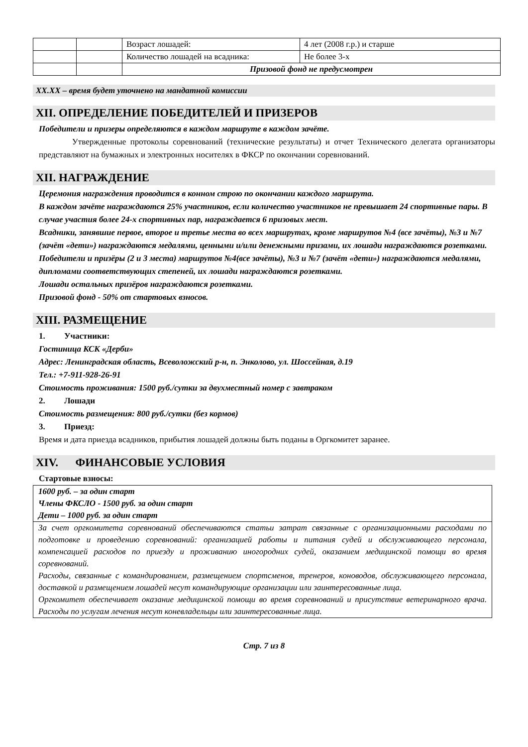| | | Возраст лошадей: | 4 лет (2008 г.р.) и старше |
| | | Количество лошадей на всадника: | Не более 3-х |
| | | Призовой фонд не предусмотрен | |
XX.XX – время будет уточнено на мандатной комиссии
XII. ОПРЕДЕЛЕНИЕ ПОБЕДИТЕЛЕЙ И ПРИЗЕРОВ
Победители и призеры определяются в каждом маршруте в каждом зачёте.
Утвержденные протоколы соревнований (технические результаты) и отчет Технического делегата организаторы представляют на бумажных и электронных носителях в ФКСР по окончании соревнований.
XII. НАГРАЖДЕНИЕ
Церемония награждения проводится в конном строю по окончании каждого маршрута.
В каждом зачёте награждаются 25% участников, если количество участников не превышает 24 спортивные пары. В случае участия более 24-х спортивных пар, награждается 6 призовых мест.
Всадники, занявшие первое, второе и третье места во всех маршрутах, кроме маршрутов №4 (все зачёты), №3 и №7 (зачёт «дети») награждаются медалями, ценными и/или денежными призами, их лошади награждаются розетками.
Победители и призёры (2 и 3 места) маршрутов №4(все зачёты), №3 и №7 (зачёт «дети») награждаются медалями, дипломами соответствующих степеней, их лошади награждаются розетками.
Лошади остальных призёров награждаются розетками.
Призовой фонд - 50% от стартовых взносов.
XIII. РАЗМЕЩЕНИЕ
1. Участники:
Гостиница КСК «Дерби»
Адрес: Ленинградская область, Всеволожский р-н, п. Энколово, ул. Шоссейная, д.19
Тел.: +7-911-928-26-91
Стоимость проживания: 1500 руб./сутки за двухместный номер с завтраком
2. Лошади
Стоимость размещения: 800 руб./сутки (без кормов)
3. Приезд:
Время и дата приезда всадников, прибытия лошадей должны быть поданы в Оргкомитет заранее.
XIV. ФИНАНСОВЫЕ УСЛОВИЯ
Стартовые взносы:
1600 руб. – за один старт
Члены ФКСЛО - 1500 руб. за один старт
Дети – 1000 руб. за один старт
За счет оргкомитета соревнований обеспечиваются статьи затрат связанные с организационными расходами по подготовке и проведению соревнований: организацией работы и питания судей и обслуживающего персонала, компенсацией расходов по приезду и проживанию иногородних судей, оказанием медицинской помощи во время соревнований.
Расходы, связанные с командированием, размещением спортсменов, тренеров, коноводов, обслуживающего персонала, доставкой и размещением лошадей несут командирующие организации или заинтересованные лица.
Оргкомитет обеспечивает оказание медицинской помощи во время соревнований и присутствие ветеринарного врача. Расходы по услугам лечения несут коневладельцы или заинтересованные лица.
Стр. 7 из 8